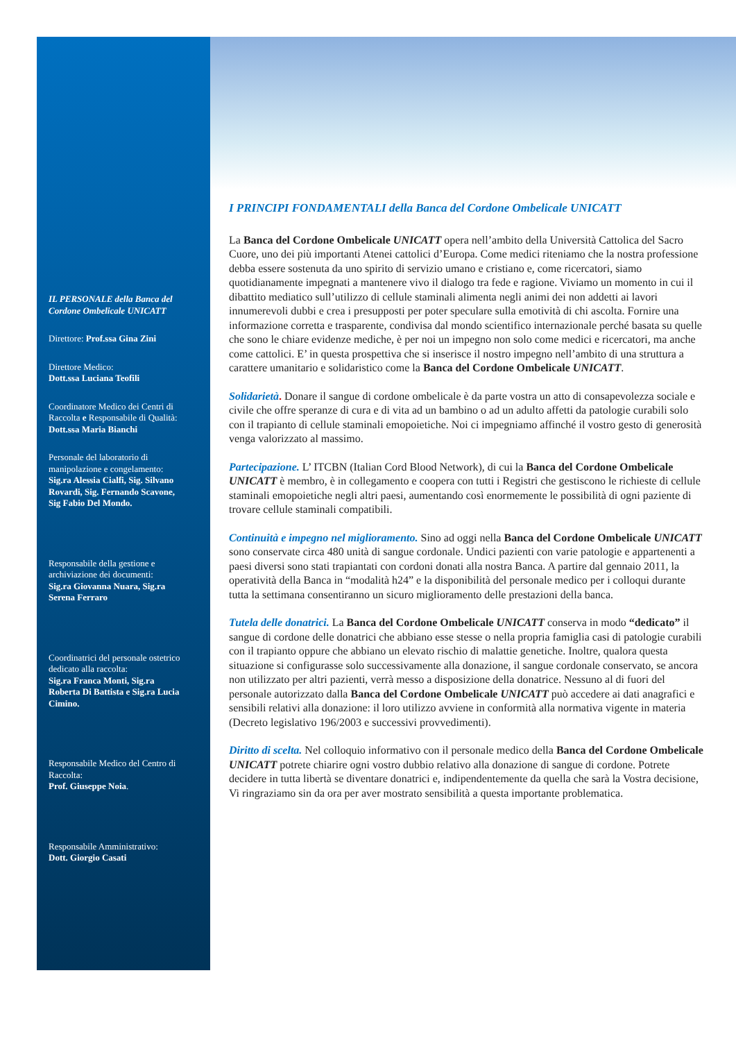IL PERSONALE della Banca del Cordone Ombelicale UNICATT
Direttore: Prof.ssa Gina Zini
Direttore Medico:
Dott.ssa Luciana Teofili
Coordinatore Medico dei Centri di Raccolta e Responsabile di Qualità:
Dott.ssa Maria Bianchi
Personale del laboratorio di manipolazione e congelamento:
Sig.ra Alessia Cialfi, Sig. Silvano Rovardi, Sig. Fernando Scavone, Sig Fabio Del Mondo.
Responsabile della gestione e archiviazione dei documenti:
Sig.ra Giovanna Nuara, Sig.ra Serena Ferraro
Coordinatrici del personale ostetrico dedicato alla raccolta:
Sig.ra Franca Monti, Sig.ra Roberta Di Battista e Sig.ra Lucia Cimino.
Responsabile Medico del Centro di Raccolta:
Prof. Giuseppe Noia.
Responsabile Amministrativo:
Dott. Giorgio Casati
I PRINCIPI FONDAMENTALI della Banca del Cordone Ombelicale UNICATT
La Banca del Cordone Ombelicale UNICATT opera nell’ambito della Università Cattolica del Sacro Cuore, uno dei più importanti Atenei cattolici d’Europa. Come medici riteniamo che la nostra professione debba essere sostenuta da uno spirito di servizio umano e cristiano e, come ricercatori, siamo quotidianamente impegnati a mantenere vivo il dialogo tra fede e ragione. Viviamo un momento in cui il dibattito mediatico sull’utilizzo di cellule staminali alimenta negli animi dei non addetti ai lavori innumerevoli dubbi e crea i presupposti per poter speculare sulla emotività di chi ascolta. Fornire una informazione corretta e trasparente, condivisa dal mondo scientifico internazionale perché basata su quelle che sono le chiare evidenze mediche, è per noi un impegno non solo come medici e ricercatori, ma anche come cattolici. E’ in questa prospettiva che si inserisce il nostro impegno nell’ambito di una struttura a carattere umanitario e solidaristico come la Banca del Cordone Ombelicale UNICATT.
Solidarietà. Donare il sangue di cordone ombelicale è da parte vostra un atto di consapevolezza sociale e civile che offre speranze di cura e di vita ad un bambino o ad un adulto affetti da patologie curabili solo con il trapianto di cellule staminali emopoietiche. Noi ci impegniamo affinché il vostro gesto di generosità venga valorizzato al massimo.
Partecipazione. L’ ITCBN (Italian Cord Blood Network), di cui la Banca del Cordone Ombelicale UNICATT è membro, è in collegamento e coopera con tutti i Registri che gestiscono le richieste di cellule staminali emopoietiche negli altri paesi, aumentando così enormemente le possibilità di ogni paziente di trovare cellule staminali compatibili.
Continuità e impegno nel miglioramento. Sino ad oggi nella Banca del Cordone Ombelicale UNICATT sono conservate circa 480 unità di sangue cordonale. Undici pazienti con varie patologie e appartenenti a paesi diversi sono stati trapiantati con cordoni donati alla nostra Banca. A partire dal gennaio 2011, la operatività della Banca in “modalità h24” e la disponibilità del personale medico per i colloqui durante tutta la settimana consentiranno un sicuro miglioramento delle prestazioni della banca.
Tutela delle donatrici. La Banca del Cordone Ombelicale UNICATT conserva in modo “dedicato” il sangue di cordone delle donatrici che abbiano esse stesse o nella propria famiglia casi di patologie curabili con il trapianto oppure che abbiano un elevato rischio di malattie genetiche. Inoltre, qualora questa situazione si configurasse solo successivamente alla donazione, il sangue cordonale conservato, se ancora non utilizzato per altri pazienti, verrà messo a disposizione della donatrice. Nessuno al di fuori del personale autorizzato dalla Banca del Cordone Ombelicale UNICATT può accedere ai dati anagrafici e sensibili relativi alla donazione: il loro utilizzo avviene in conformità alla normativa vigente in materia (Decreto legislativo 196/2003 e successivi provvedimenti).
Diritto di scelta. Nel colloquio informativo con il personale medico della Banca del Cordone Ombelicale UNICATT potrete chiarire ogni vostro dubbio relativo alla donazione di sangue di cordone. Potrete decidere in tutta libertà se diventare donatrici e, indipendentemente da quella che sarà la Vostra decisione, Vi ringraziamo sin da ora per aver mostrato sensibilità a questa importante problematica.